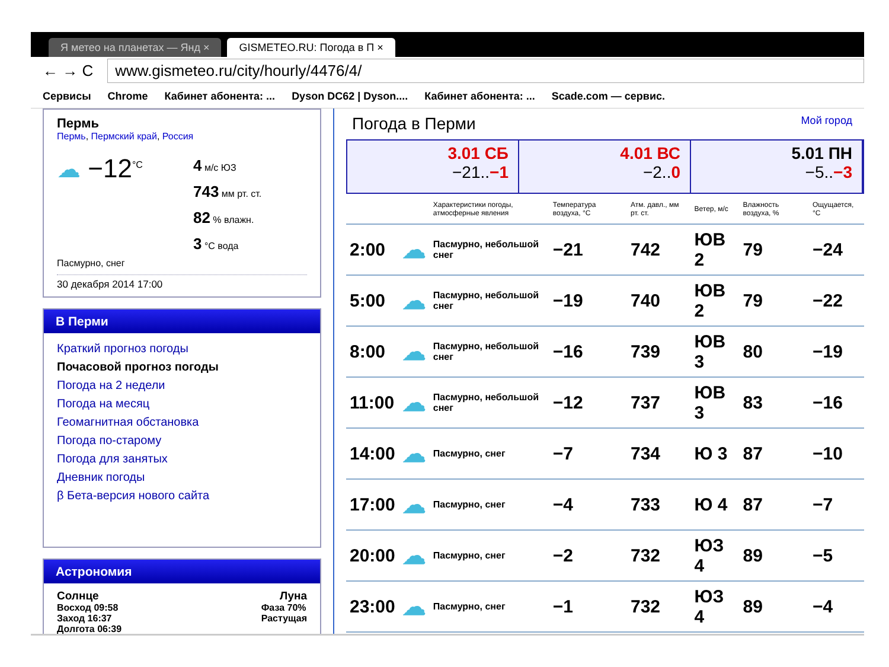Я метео на планетах — Янд ×
GISMETEO.RU: Погода в П ×
← → C
www.gismeteo.ru/city/hourly/4476/4/
Сервисы Chrome Кабинет абонента: ... Dyson DC62 | Dyson.... Кабинет абонента: ... Scade.com — сервис.
Пермь
Пермь, Пермский край, Россия
☁ −12<sup>°C</sup>
4 м/с ЮЗ
743 мм рт. ст.
82 % влажн.
3 °C вода
Пасмурно, снег
30 декабря 2014 17:00
В Перми
Краткий прогноз погоды
Почасовой прогноз погоды
Погода на 2 недели
Погода на месяц
Геомагнитная обстановка
Погода по-старому
Погода для занятых
Дневник погоды
β Бета-версия нового сайта
Астрономия
Солнце Луна
Восход 09:58
Заход 16:37
Долгота 06:39 Фаза 70%
Растущая
Погода в Перми Мой город
3.01 СБ
−21..−1
4.01 ВС
−2..0
5.01 ПН
−5..−3
| | | Характеристики погоды, атмосферные явления | Температура воздуха, °C | Атм. давл., мм рт. ст. | Ветер, м/с | Влажность воздуха, % | Ощущается, °C |
| --- | --- | --- | --- | --- | --- | --- | --- |
| 2:00 | ☁ | Пасмурно, небольшой снег | −21 | 742 | ЮВ 2 | 79 | −24 |
| 5:00 | ☁ | Пасмурно, небольшой снег | −19 | 740 | ЮВ 2 | 79 | −22 |
| 8:00 | ☁ | Пасмурно, небольшой снег | −16 | 739 | ЮВ 3 | 80 | −19 |
| 11:00 | ☁ | Пасмурно, небольшой снег | −12 | 737 | ЮВ 3 | 83 | −16 |
| 14:00 | ☁ | Пасмурно, снег | −7 | 734 | Ю 3 | 87 | −10 |
| 17:00 | ☁ | Пасмурно, снег | −4 | 733 | Ю 4 | 87 | −7 |
| 20:00 | ☁ | Пасмурно, снег | −2 | 732 | ЮЗ 4 | 89 | −5 |
| 23:00 | ☁ | Пасмурно, снег | −1 | 732 | ЮЗ 4 | 89 | −4 |